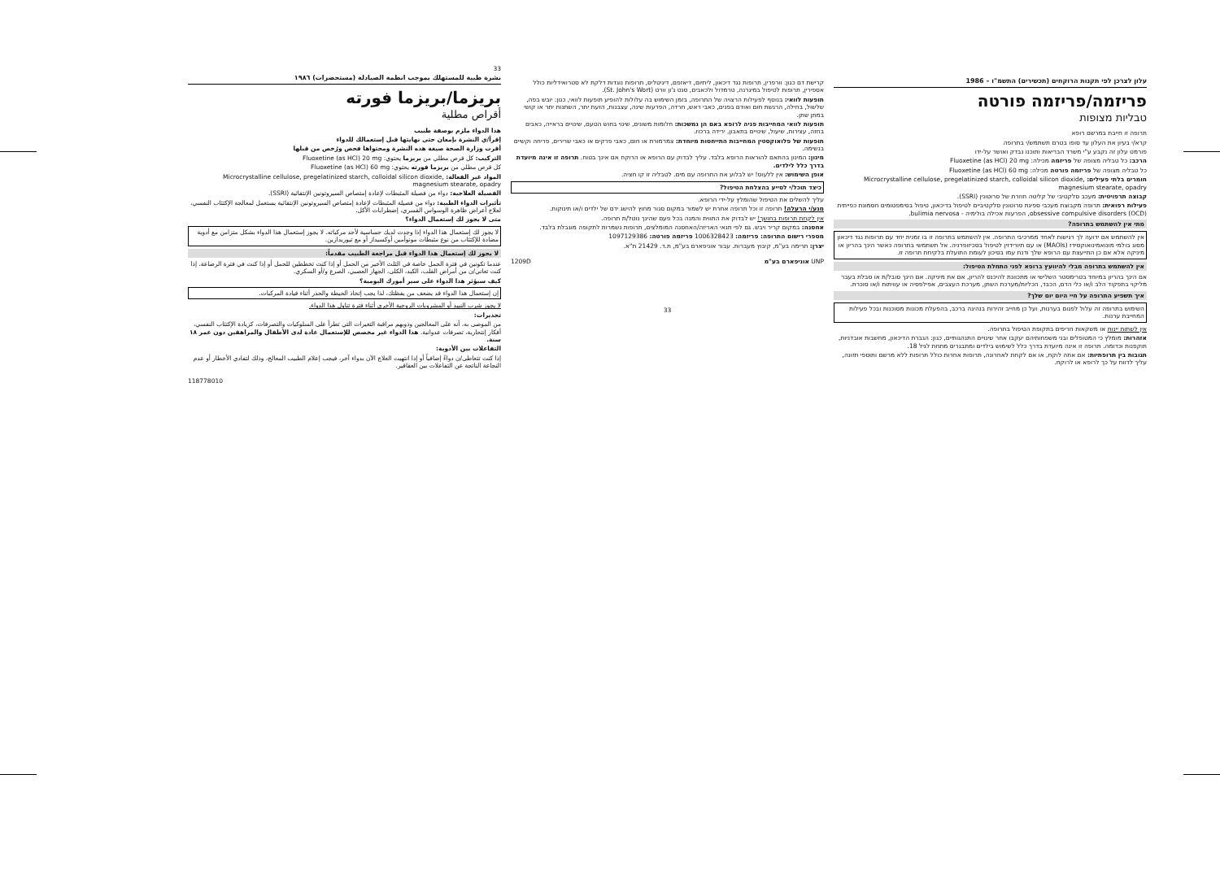עלון לצרכן לפי תקנות הרוקחים (תכשירים) התשמ"ו – 1986
פריזמה/פריזמה פורטה
טבליות מצופות
תרופה זו חייבת במרשם רופא
קרא/י בעיון את העלון עד סופו בטרם תשתמש/י בתרופה
פורמט עלון זה נקבע ע"י משרד הבריאות ותוכנו נבדק ואושר על-ידו
הרכב: כל טבליה מצופה של פריזמה מכילה: Fluoxetine (as HCl) 20 mg
כל טבליה מצופה של פריזמה פורטה מכילה: Fluoxetine (as HCl) 60 mg
חומרים בלתי פעילים: Microcrystalline cellulose, pregelatinized starch, colloidal silicon dioxide, magnesium stearate, opadry
קבוצה תרפויטית: מעכב סלקטיבי של קליטה חוזרת של סרוטונין (SSRI).
פעילות רפואית: תרופה מקבוצת מעכבי ספיגת סרוטונין סלקטיביים לטיפול בדיכאון, טיפול בסימפטומים חסמונת כפייתית obsessive compulsive disorders (OCD), הפרעות אכילה בולימיה - bulimia nervosa.
מתי אין להשתמש בתרופה?
אין להשתמש אם ידועה לך רגישות לאחד ממרכיבי התרופה. אין להשתמש בתרופה זו בו זמנית יחד עם תרופות נגד דיכאון מסוג בולמי מונואמינואוקסידז (MAOIs) או עם תיורידזין לטיפול בסכיזופרניה. אל תשתמשי בתרופה כאשר הינך בהריון או מיניקה אלא אם כן התייעצת עם הרופא שלך ודנת עמו בסיכון לעומת התועלת בלקיחת תרופה זו.
אין להשתמש בתרופה מבלי להיוועץ ברופא לפני התחלת הטיפול:
אם הינך בהריון במיוחד בטרימסטר השלישי או מתכוונת להיכנס להריון, אם את מיניקה. אם הינך סובל/ת או סבלת בעבר מליקוי בתפקוד הלב ו/או כלי הדם, הכבד, הכליות/מערכת השתן, מערכת העצבים, אפילפסיה או עוויתות ו/או סוכרת.
איך תשפיע התרופה על חיי היום יום שלך?
השימוש בתרופה זה עלול לפגום בערנות, ועל כן מחייב זהירות בנהיגה ברכב, בהפעלת מכונות מסוכנות ובכל פעילות המחייבת ערנות.
אין לשתות יינות או משקאות חריפים בתקופת הטיפול בתרופה.
אזהרות: מומלץ כי המטופלים ובני משפחותיהם יעקבו אחר שינויים התנהגותיים, כגון: הגברת הדיכאון, מחשבות אובדניות, תוקפנות וכדומה. תרופה זו אינה מיועדת בדרך כלל לשימוש בילדים ומתבגרים מתחת לגיל 18.
תגובות בין תרופתיות: אם אתה לוקח, או אם לקחת לאחרונה, תרופות אחרות כולל תרופות ללא מרשם ותוספי תזונה, עליך לדווח על כך לרופא או לרוקח.
קרישת דם כגון: וורפרין, תרופות נגד דיכאון, ליתיום, דיאזפם, דיגיטליס, תרופות נוגדות דלקת לא סטרואידליות כולל אספירין, תרופות לטיפול במיגרנה, טרמדול ולכאבים, סנט ג'ון וורט (St. John's Wort).
תופעות לוואי: בנוסף לפעילות הרצויה של התרופה, בזמן השימוש בה עלולות להופיע תופעות לוואי, כגון: יובש בפה, שלשול, בחילה, הרגשת חום ואודם בפנים, כאבי ראש, חרדה, הפרעות שינה, עצבנות, הזעת יתר, השתנות יתר או קושי במתן שתן.
תופעות לוואי המחייבות פניה לרופא באם הן נמשכות: חלומות משונים, שינוי בחוש הטעם, שינויים בראייה, כאבים בחזה, עצירות, שיעול, שינויים בתאבון, ירידה ברכוז.
תופעות של פלואוקסטין המחייבות התייחסות מיוחדת: צמרמורת או חום, כאבי פרקים או כאבי שרירים, פריחה וקשיים בנשימה.
מינון: המינון בהתאם להוראות הרופא בלבד. עליך לבדוק עם הרופא או הרוקח אם אינך בטוח. תרופה זו אינה מיועדת בדרך כלל לילדים.
אופן השימוש: אין ללעוס! יש לבלוע את התרופה עם מים. לטבליה זו קו חציה.
כיצד תוכל/י לסייע בהצלחת הטיפול?
עליך להשלים את הטיפול שהומלץ על-ידי הרופא.
מנע/י הרעלה! תרופה זו וכל תרופה אחרת יש לשמור במקום סגור מחוץ להישג ידם של ילדים ו/או תינוקות.
אין לקחת תרופות בחושך! יש לבדוק את התווית והמנה בכל פעם שהינך נוטל/ת תרופה.
אחסנה: במקום קריר ויבש. גם לפי תנאי האריזה/האחסנה המומלצים, תרופות נשמרות לתקופה מוגבלת בלבד.
מספרי רישום התרופה: פריזמה: 1006328423 פריזמה פורטה: 1097129386
יצרן: תרימה בע"מ, קיבוץ מעברות. עבור אוניפארם בע"מ, ת.ד. 21429 ת"א.
1209D אוניפארם בע"מ UNP
33
33
نشرة طبية للمستهلك بموجب انظمة الصيادلة (مستحضرات) ١٩٨٦
بريزما/بريزما فورته
أقراص مطلية
هذا الدواء ملزم بوصفة طبيب
إقرأ/ي النشرة بإمعان حتى نهايتها قبل إستعمالك للدواء
أقرت وزارة الصحة صيغة هذه النشرة ومحتواها فحص ورُخص من قبلها
التركيب: كل قرص مطلي من بريزما يحتوي: Fluoxetine (as HCl) 20 mg
كل قرص مطلي من بريزما فورته يحتوي: Fluoxetine (as HCl) 60 mg
المواد غير الفعالة: Microcrystalline cellulose, pregelatinized starch, colloidal silicon dioxide, magnesium stearate, opadry
الفصيلة العلاجية: دواء من فصيلة المثبطات لإعادة إمتصاص السيروتونين الإنتقائية (SSRI).
تأثيرات الدواء الطبية: دواء من فصيلة المثبطات لإعادة إمتصاص السيروتونين الإنتقائية يستعمل لمعالجة الإكتئاب النفسي، لعلاج أعراض ظاهرة الوسواس القسري، إضطرابات الأكل.
متى لا يجوز لك إستعمال الدواء؟
لا يجوز لك إستعمال هذا الدواء إذا وجدت لديك حساسية لأحد مركباته. لا يجوز إستعمال هذا الدواء بشكل متزامن مع أدوية مضادة للإكتئاب من نوع مثبطات مونوأمين أوكسيداز أو مع تيوريدازين.
لا يجوز لك إستعمال هذا الدواء قبل مراجعة الطبيب مقدماً:
عندما تكونين في فترة الحمل خاصة في الثلث الأخير من الحمل أو إذا كنت تخططين للحمل أو إذا كنت في فترة الرضاعة. إذا كنت تعاني/ن من أمراض القلب، الكبد، الكلى، الجهاز العصبي، الصرع و/أو السكري.
كيف سيؤثر هذا الدواء على سير أمورك اليومية؟
إن إستعمال هذا الدواء قد يضعف من يقظتك، لذا يجب إتخاذ الحيطة والحذر أثناء قيادة المركبات.
لا يجوز شرب النبيذ أو المشروبات الروحية الأخرى أثناء فترة تناول هذا الدواء.
تحذيرات:
من الموصى به، أنه على المعالجين وذويهم مراقبة التغيرات التي تطرأ على السلوكيات والتصرفات، كزيادة الإكتئاب النفسي، أفكار إنتحارية، تصرفات عدوانية. هذا الدواء غير مخصص للإستعمال عادة لدى الأطفال والمراهقين دون عمر ١٨ سنة.
التفاعلات بين الأدوية:
إذا كنت تتعاطى/ن دواءً إضافياً أو إذا انتهيت العلاج الآن بدواء آخر، فيجب إعلام الطبيب المعالج، وذلك لتفادي الأخطار أو عدم النجاعة الناتجة عن التفاعلات بين العقاقير.
118778010